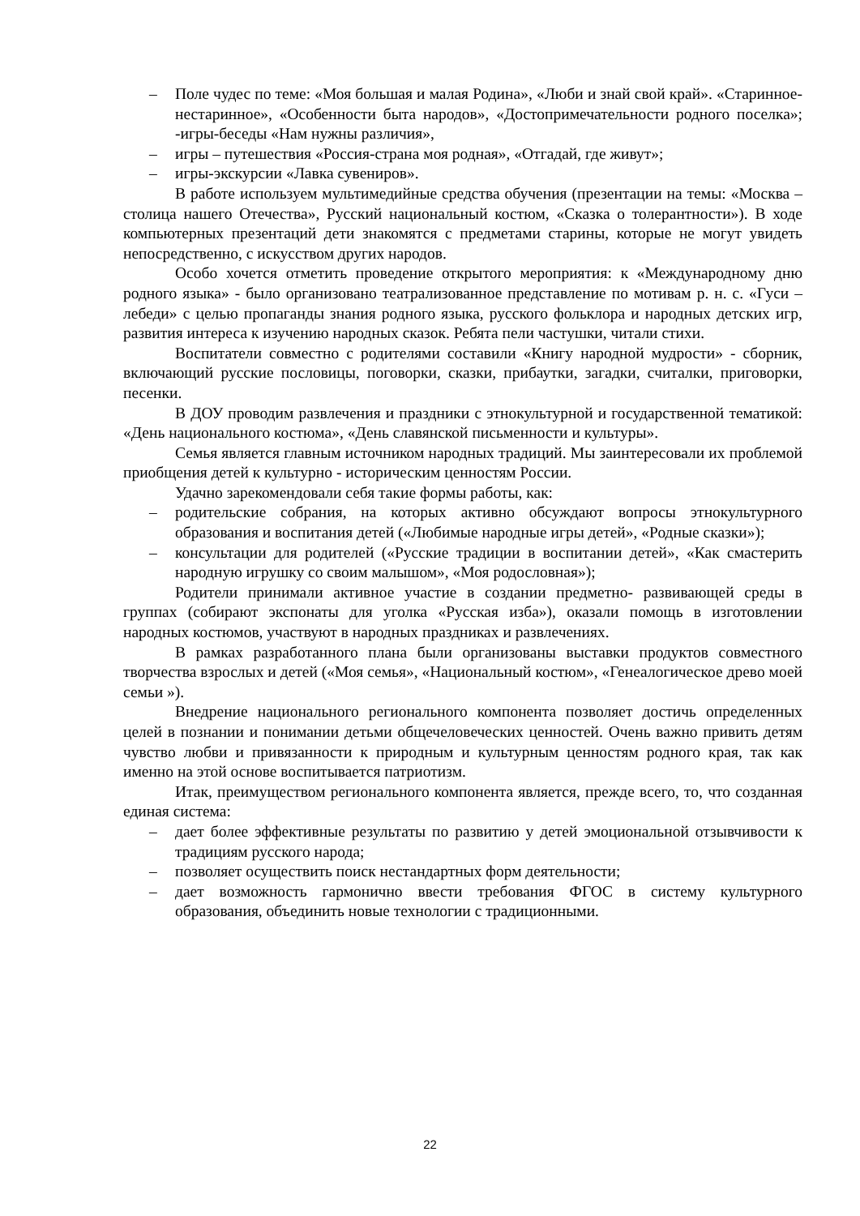– Поле чудес по теме: «Моя большая и малая Родина», «Люби и знай свой край». «Старинное-нестаринное», «Особенности быта народов», «Достопримечательности родного поселка»; -игры-беседы «Нам нужны различия»,
– игры – путешествия «Россия-страна моя родная», «Отгадай, где живут»;
– игры-экскурсии «Лавка сувениров».
В работе используем мультимедийные средства обучения (презентации на темы: «Москва – столица нашего Отечества», Русский национальный костюм, «Сказка о толерантности»). В ходе компьютерных презентаций дети знакомятся с предметами старины, которые не могут увидеть непосредственно, с искусством других народов.
Особо хочется отметить проведение открытого мероприятия: к «Международному дню родного языка» - было организовано театрализованное представление по мотивам р. н. с. «Гуси – лебеди» с целью пропаганды знания родного языка, русского фольклора и народных детских игр, развития интереса к изучению народных сказок. Ребята пели частушки, читали стихи.
Воспитатели совместно с родителями составили «Книгу народной мудрости» - сборник, включающий русские пословицы, поговорки, сказки, прибаутки, загадки, считалки, приговорки, песенки.
В ДОУ проводим развлечения и праздники с этнокультурной и государственной тематикой: «День национального костюма», «День славянской письменности и культуры».
Семья является главным источником народных традиций. Мы заинтересовали их проблемой приобщения детей к культурно - историческим ценностям России.
Удачно зарекомендовали себя такие формы работы, как:
– родительские собрания, на которых активно обсуждают вопросы этнокультурного образования и воспитания детей («Любимые народные игры детей», «Родные сказки»);
– консультации для родителей («Русские традиции в воспитании детей», «Как смастерить народную игрушку со своим малышом», «Моя родословная»);
Родители принимали активное участие в создании предметно- развивающей среды в группах (собирают экспонаты для уголка «Русская изба»), оказали помощь в изготовлении народных костюмов, участвуют в народных праздниках и развлечениях.
В рамках разработанного плана были организованы выставки продуктов совместного творчества взрослых и детей («Моя семья», «Национальный костюм», «Генеалогическое древо моей семьи »).
Внедрение национального регионального компонента позволяет достичь определенных целей в познании и понимании детьми общечеловеческих ценностей. Очень важно привить детям чувство любви и привязанности к природным и культурным ценностям родного края, так как именно на этой основе воспитывается патриотизм.
Итак, преимуществом регионального компонента является, прежде всего, то, что созданная единая система:
– дает более эффективные результаты по развитию у детей эмоциональной отзывчивости к традициям русского народа;
– позволяет осуществить поиск нестандартных форм деятельности;
– дает возможность гармонично ввести требования ФГОС в систему культурного образования, объединить новые технологии с традиционными.
22